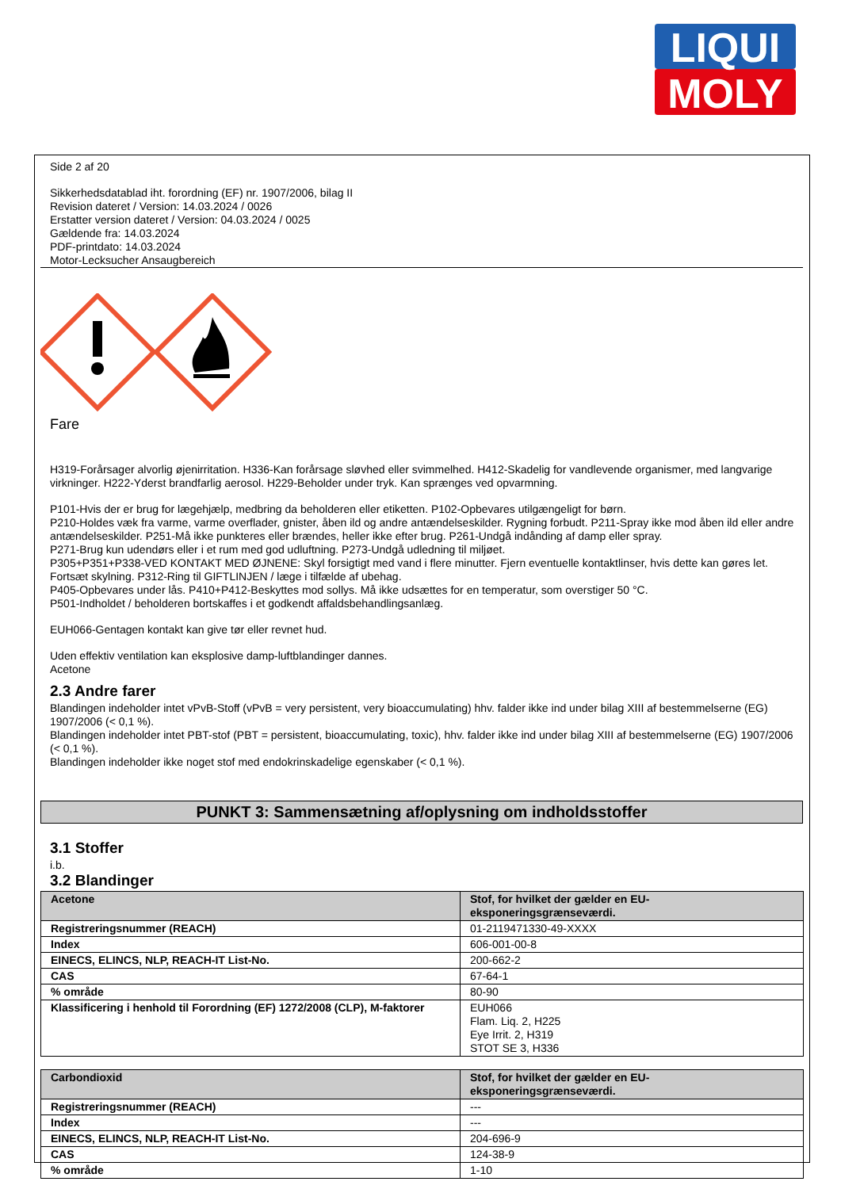LIQUI
MOLY
Side 2 af 20
Sikkerhedsdatablad iht. forordning (EF) nr. 1907/2006, bilag II
Revision dateret / Version: 14.03.2024 / 0026
Erstatter version dateret / Version: 04.03.2024 / 0025
Gældende fra: 14.03.2024
PDF-printdato: 14.03.2024
Motor-Lecksucher Ansaugbereich
Fare
H319-Forårsager alvorlig øjenirritation. H336-Kan forårsage sløvhed eller svimmelhed. H412-Skadelig for vandlevende organismer, med langvarige virkninger. H222-Yderst brandfarlig aerosol. H229-Beholder under tryk. Kan sprænges ved opvarmning.
P101-Hvis der er brug for lægehjælp, medbring da beholderen eller etiketten. P102-Opbevares utilgængeligt for børn.
P210-Holdes væk fra varme, varme overflader, gnister, åben ild og andre antændelseskilder. Rygning forbudt. P211-Spray ikke mod åben ild eller andre antændelseskilder. P251-Må ikke punkteres eller brændes, heller ikke efter brug. P261-Undgå indånding af damp eller spray.
P271-Brug kun udendørs eller i et rum med god udluftning. P273-Undgå udledning til miljøet.
P305+P351+P338-VED KONTAKT MED ØJNENE: Skyl forsigtigt med vand i flere minutter. Fjern eventuelle kontaktlinser, hvis dette kan gøres let. Fortsæt skylning. P312-Ring til GIFTLINJEN / læge i tilfælde af ubehag.
P405-Opbevares under lås. P410+P412-Beskyttes mod sollys. Må ikke udsættes for en temperatur, som overstiger 50 °C.
P501-Indholdet / beholderen bortskaffes i et godkendt affaldsbehandlingsanlæg.
EUH066-Gentagen kontakt kan give tør eller revnet hud.
Uden effektiv ventilation kan eksplosive damp-luftblandinger dannes.
Acetone
2.3 Andre farer
Blandingen indeholder intet vPvB-Stoff (vPvB = very persistent, very bioaccumulating) hhv. falder ikke ind under bilag XIII af bestemmelserne (EG) 1907/2006 (< 0,1 %).
Blandingen indeholder intet PBT-stof (PBT = persistent, bioaccumulating, toxic), hhv. falder ikke ind under bilag XIII af bestemmelserne (EG) 1907/2006 (< 0,1 %).
Blandingen indeholder ikke noget stof med endokrinskadelige egenskaber (< 0,1 %).
PUNKT 3: Sammensætning af/oplysning om indholdsstoffer
3.1 Stoffer
i.b.
3.2 Blandinger
| Acetone | Stof, for hvilket der gælder en EU- eksponeringsgrænseværdi. |
| Registreringsnummer (REACH) | 01-2119471330-49-XXXX |
| Index | 606-001-00-8 |
| EINECS, ELINCS, NLP, REACH-IT List-No. | 200-662-2 |
| CAS | 67-64-1 |
| % område | 80-90 |
| Klassificering i henhold til Forordning (EF) 1272/2008 (CLP), M-faktorer | EUH066 Flam. Liq. 2, H225 Eye Irrit. 2, H319 STOT SE 3, H336 |
| Carbondioxid | Stof, for hvilket der gælder en EU- eksponeringsgrænseværdi. |
| Registreringsnummer (REACH) | --- |
| Index | --- |
| EINECS, ELINCS, NLP, REACH-IT List-No. | 204-696-9 |
| CAS | 124-38-9 |
| % område | 1-10 |